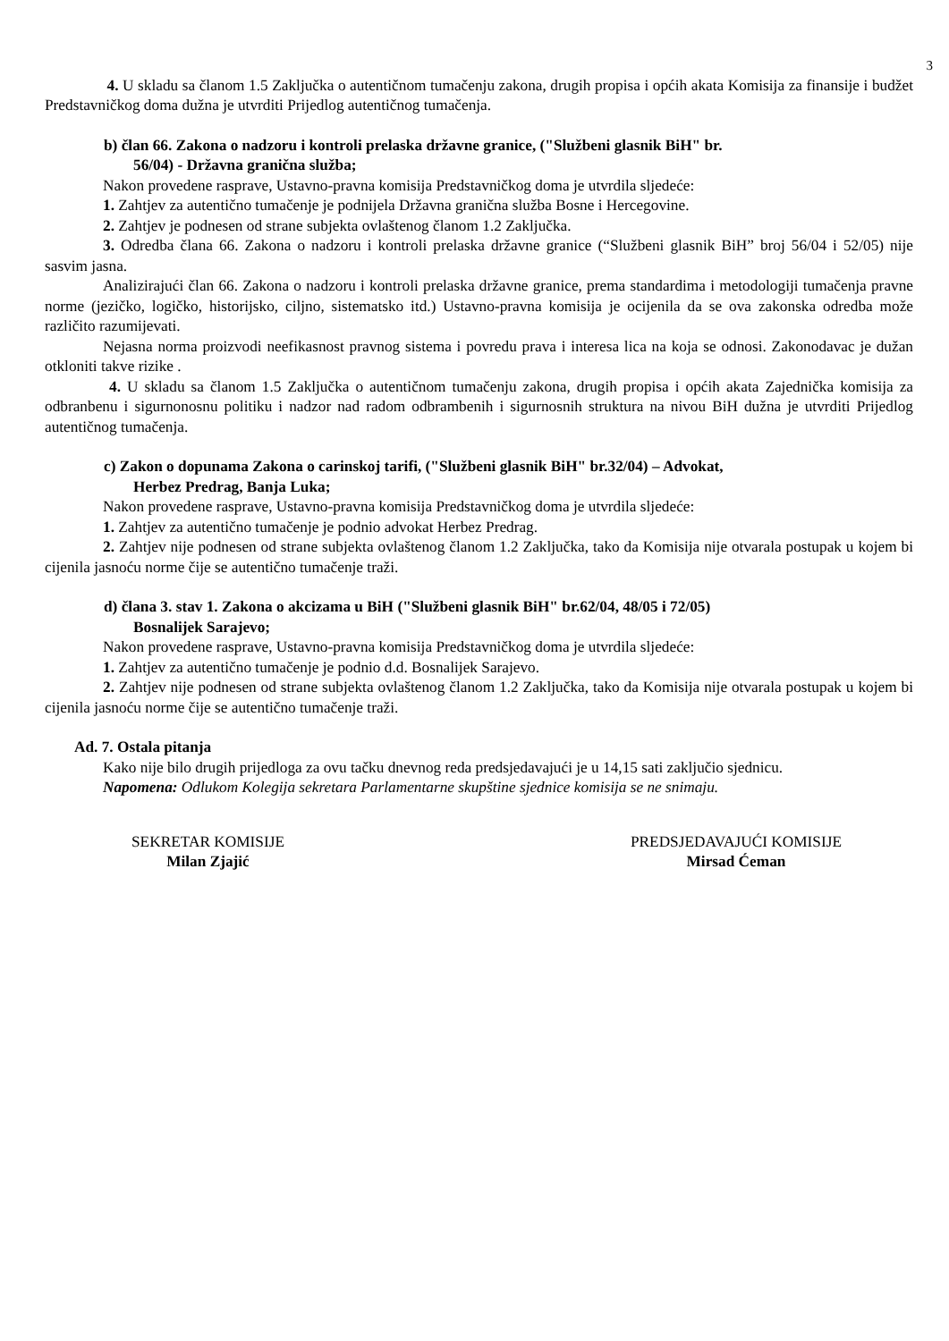3
4. U skladu sa članom 1.5 Zaključka o autentičnom tumačenju zakona, drugih propisa i općih akata Komisija za finansije i budžet Predstavničkog doma dužna je utvrditi Prijedlog autentičnog tumačenja.
b) član 66. Zakona o nadzoru i kontroli prelaska državne granice, ("Službeni glasnik BiH" br.
56/04) - Državna granična služba;
Nakon provedene rasprave, Ustavno-pravna komisija Predstavničkog doma je utvrdila sljedeće:
1. Zahtjev za autentično tumačenje je podnijela Državna granična služba Bosne i Hercegovine.
2. Zahtjev je podnesen od strane subjekta ovlaštenog članom 1.2 Zaključka.
3. Odredba člana 66. Zakona o nadzoru i kontroli prelaska državne granice (“Službeni glasnik BiH” broj 56/04 i 52/05) nije sasvim jasna.
Analizirajući član 66. Zakona o nadzoru i kontroli prelaska državne granice, prema standardima i metodologiji tumačenja pravne norme (jezičko, logičko, historijsko, ciljno, sistematsko itd.) Ustavno-pravna komisija je ocijenila da se ova zakonska odredba može različito razumijevati.
Nejasna norma proizvodi neefikasnost pravnog sistema i povredu prava i interesa lica na koja se odnosi. Zakonodavac je dužan otkloniti takve rizike .
4. U skladu sa članom 1.5 Zaključka o autentičnom tumačenju zakona, drugih propisa i općih akata Zajednička komisija za odbranbenu i sigurnonosnu politiku i nadzor nad radom odbrambenih i sigurnosnih struktura na nivou BiH dužna je utvrditi Prijedlog autentičnog tumačenja.
c) Zakon o dopunama Zakona o carinskoj tarifi, ("Službeni glasnik BiH" br.32/04) – Advokat,
Herbez Predrag, Banja Luka;
Nakon provedene rasprave, Ustavno-pravna komisija Predstavničkog doma je utvrdila sljedeće:
1. Zahtjev za autentično tumačenje je podnio advokat Herbez Predrag.
2. Zahtjev nije podnesen od strane subjekta ovlaštenog članom 1.2 Zaključka, tako da Komisija nije otvarala postupak u kojem bi cijenila jasnoću norme čije se autentično tumačenje traži.
d) člana 3. stav 1. Zakona o akcizama u BiH ("Službeni glasnik BiH" br.62/04, 48/05 i 72/05)
Bosnalijek Sarajevo;
Nakon provedene rasprave, Ustavno-pravna komisija Predstavničkog doma je utvrdila sljedeće:
1. Zahtjev za autentično tumačenje je podnio d.d. Bosnalijek Sarajevo.
2. Zahtjev nije podnesen od strane subjekta ovlaštenog članom 1.2 Zaključka, tako da Komisija nije otvarala postupak u kojem bi cijenila jasnoću norme čije se autentično tumačenje traži.
Ad. 7. Ostala pitanja
Kako nije bilo drugih prijedloga za ovu tačku dnevnog reda predsjedavajući je u 14,15 sati zaključio sjednicu.
Napomena: Odlukom Kolegija sekretara Parlamentarne skupštine sjednice komisija se ne snimaju.
SEKRETAR KOMISIJE
Milan Zjajić
PREDSJEDAVAJUĆI KOMISIJE
Mirsad Ćeman